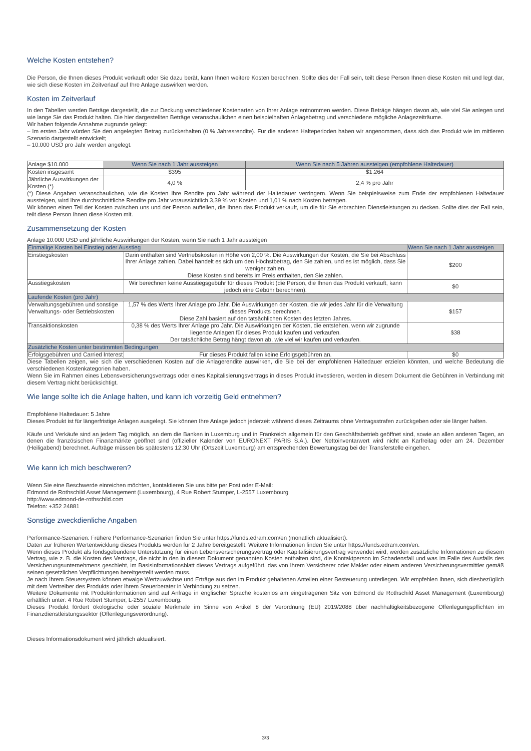Welche Kosten entstehen?
Die Person, die Ihnen dieses Produkt verkauft oder Sie dazu berät, kann Ihnen weitere Kosten berechnen. Sollte dies der Fall sein, teilt diese Person Ihnen diese Kosten mit und legt dar, wie sich diese Kosten im Zeitverlauf auf Ihre Anlage auswirken werden.
Kosten im Zeitverlauf
In den Tabellen werden Beträge dargestellt, die zur Deckung verschiedener Kostenarten von Ihrer Anlage entnommen werden. Diese Beträge hängen davon ab, wie viel Sie anlegen und wie lange Sie das Produkt halten. Die hier dargestellten Beträge veranschaulichen einen beispielhaften Anlagebetrag und verschiedene mögliche Anlagezeiträume.
Wir haben folgende Annahme zugrunde gelegt:
– Im ersten Jahr würden Sie den angelegten Betrag zurückerhalten (0 % Jahresrendite). Für die anderen Halteperioden haben wir angenommen, dass sich das Produkt wie im mittleren Szenario dargestellt entwickelt;
– 10.000 USD pro Jahr werden angelegt.
| Anlage $10.000 | Wenn Sie nach 1 Jahr aussteigen | Wenn Sie nach 5 Jahren aussteigen (empfohlene Haltedauer) |
| Kosten insgesamt | $395 | $1.264 |
| Jährliche Auswirkungen der Kosten (*) | 4,0 % | 2,4 % pro Jahr |
(*) Diese Angaben veranschaulichen, wie die Kosten Ihre Rendite pro Jahr während der Haltedauer verringern. Wenn Sie beispielsweise zum Ende der empfohlenen Haltedauer aussteigen, wird Ihre durchschnittliche Rendite pro Jahr voraussichtlich 3,39 % vor Kosten und 1,01 % nach Kosten betragen.
Wir können einen Teil der Kosten zwischen uns und der Person aufteilen, die Ihnen das Produkt verkauft, um die für Sie erbrachten Dienstleistungen zu decken. Sollte dies der Fall sein, teilt diese Person Ihnen diese Kosten mit.
Zusammensetzung der Kosten
Anlage 10.000 USD und jährliche Auswirkungen der Kosten, wenn Sie nach 1 Jahr aussteigen
| Einmalige Kosten bei Einstieg oder Ausstieg | | Wenn Sie nach 1 Jahr aussteigen |
| --- | --- | --- |
| Einstiegskosten | Darin enthalten sind Vertriebskosten in Höhe von 2,00 %. Die Auswirkungen der Kosten, die Sie bei Abschluss Ihrer Anlage zahlen. Dabei handelt es sich um den Höchstbetrag, den Sie zahlen, und es ist möglich, dass Sie weniger zahlen. Diese Kosten sind bereits im Preis enthalten, den Sie zahlen. | $200 |
| Ausstiegskosten | Wir berechnen keine Ausstiegsgebühr für dieses Produkt (die Person, die Ihnen das Produkt verkauft, kann jedoch eine Gebühr berechnen). | $0 |
| Laufende Kosten (pro Jahr) | | |
| Verwaltungsgebühren und sonstige Verwaltungs- oder Betriebskosten | 1,57 % des Werts Ihrer Anlage pro Jahr. Die Auswirkungen der Kosten, die wir jedes Jahr für die Verwaltung dieses Produkts berechnen. Diese Zahl basiert auf den tatsächlichen Kosten des letzten Jahres. | $157 |
| Transaktionskosten | 0,38 % des Werts Ihrer Anlage pro Jahr. Die Auswirkungen der Kosten, die entstehen, wenn wir zugrunde liegende Anlagen für dieses Produkt kaufen und verkaufen. Der tatsächliche Betrag hängt davon ab, wie viel wir kaufen und verkaufen. | $38 |
| Zusätzliche Kosten unter bestimmten Bedingungen | | |
| Erfolgsgebühren und Carried Interest | Für dieses Produkt fallen keine Erfolgsgebühren an. | $0 |
Diese Tabellen zeigen, wie sich die verschiedenen Kosten auf die Anlagerendite auswirken, die Sie bei der empfohlenen Haltedauer erzielen könnten, und welche Bedeutung die verschiedenen Kostenkategorien haben.
Wenn Sie im Rahmen eines Lebensversicherungsvertrags oder eines Kapitalisierungsvertrags in dieses Produkt investieren, werden in diesem Dokument die Gebühren in Verbindung mit diesem Vertrag nicht berücksichtigt.
Wie lange sollte ich die Anlage halten, und kann ich vorzeitig Geld entnehmen?
Empfohlene Haltedauer: 5 Jahre
Dieses Produkt ist für längerfristige Anlagen ausgelegt. Sie können Ihre Anlage jedoch jederzeit während dieses Zeitraums ohne Vertragsstrafen zurückgeben oder sie länger halten.
Käufe und Verkäufe sind an jedem Tag möglich, an dem die Banken in Luxemburg und in Frankreich allgemein für den Geschäftsbetrieb geöffnet sind, sowie an allen anderen Tagen, an denen die französischen Finanzmärkte geöffnet sind (offizieller Kalender von EURONEXT PARIS S.A.). Der Nettoinventarwert wird nicht an Karfreitag oder am 24. Dezember (Heiligabend) berechnet. Aufträge müssen bis spätestens 12:30 Uhr (Ortszeit Luxemburg) am entsprechenden Bewertungstag bei der Transferstelle eingehen.
Wie kann ich mich beschweren?
Wenn Sie eine Beschwerde einreichen möchten, kontaktieren Sie uns bitte per Post oder E-Mail:
Edmond de Rothschild Asset Management (Luxembourg), 4 Rue Robert Stumper, L-2557 Luxembourg
http://www.edmond-de-rothschild.com
Telefon: +352 24881
Sonstige zweckdienliche Angaben
Performance-Szenarien: Frühere Performance-Szenarien finden Sie unter https://funds.edram.com/en (monatlich aktualisiert).
Daten zur früheren Wertentwicklung dieses Produkts werden für 2 Jahre bereitgestellt. Weitere Informationen finden Sie unter https://funds.edram.com/en.
Wenn dieses Produkt als fondsgebundene Unterstützung für einen Lebensversicherungsvertrag oder Kapitalisierungsvertrag verwendet wird, werden zusätzliche Informationen zu diesem Vertrag, wie z. B. die Kosten des Vertrags, die nicht in den in diesem Dokument genannten Kosten enthalten sind, die Kontaktperson im Schadensfall und was im Falle des Ausfalls des Versicherungsunternehmens geschieht, im Basisinformationsblatt dieses Vertrags aufgeführt, das von Ihrem Versicherer oder Makler oder einem anderen Versicherungsvermittler gemäß seinen gesetzlichen Verpflichtungen bereitgestellt werden muss.
Je nach Ihrem Steuersystem können etwaige Wertzuwächse und Erträge aus den im Produkt gehaltenen Anteilen einer Besteuerung unterliegen. Wir empfehlen Ihnen, sich diesbezüglich mit dem Vertreiber des Produkts oder Ihrem Steuerberater in Verbindung zu setzen.
Weitere Dokumente mit Produktinformationen sind auf Anfrage in englischer Sprache kostenlos am eingetragenen Sitz von Edmond de Rothschild Asset Management (Luxembourg) erhältlich unter: 4 Rue Robert Stumper, L-2557 Luxembourg.
Dieses Produkt fördert ökologische oder soziale Merkmale im Sinne von Artikel 8 der Verordnung (EU) 2019/2088 über nachhaltigkeitsbezogene Offenlegungspflichten im Finanzdienstleistungssektor (Offenlegungsverordnung).
Dieses Informationsdokument wird jährlich aktualisiert.
3/3